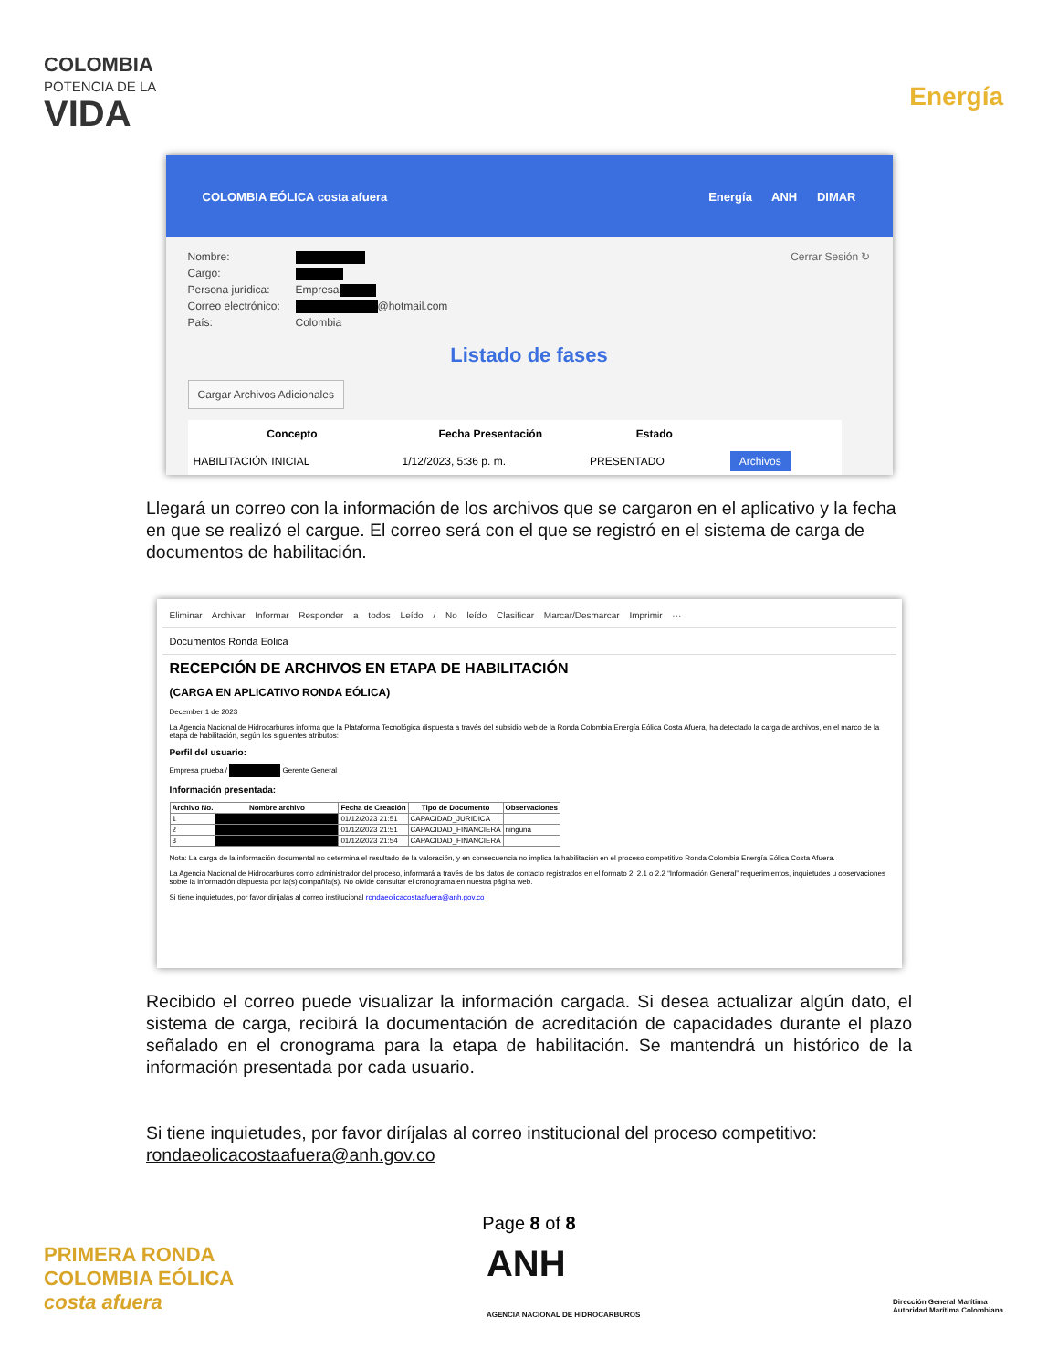COLOMBIA
POTENCIA DE LA
VIDA
Energía
COLOMBIA EÓLICA costa afuera Energía ANH DIMAR
Cerrar Sesión ↻ Nombre:
Cargo:
Persona jurídica: Empresa
Correo electrónico: @hotmail.com
País: Colombia
Listado de fases
Cargar Archivos Adicionales
| Concepto | Fecha Presentación | Estado | |
| --- | --- | --- | --- |
| HABILITACIÓN INICIAL | 1/12/2023, 5:36 p. m. | PRESENTADO | Archivos |
Llegará un correo con la información de los archivos que se cargaron en el aplicativo y la fecha en que se realizó el cargue. El correo será con el que se registró en el sistema de carga de documentos de habilitación.
Eliminar Archivar Informar Responder a todos Leído / No leído Clasificar Marcar/Desmarcar Imprimir ···
Documentos Ronda Eolica
RECEPCIÓN DE ARCHIVOS EN ETAPA DE HABILITACIÓN
(CARGA EN APLICATIVO RONDA EÓLICA)
December 1 de 2023
La Agencia Nacional de Hidrocarburos informa que la Plataforma Tecnológica dispuesta a través del subsidio web de la Ronda Colombia Energía Eólica Costa Afuera, ha detectado la carga de archivos, en el marco de la etapa de habilitación, según los siguientes atributos:
Perfil del usuario:
Empresa prueba / Gerente General
Información presentada:
| Archivo No. | Nombre archivo | Fecha de Creación | Tipo de Documento | Observaciones |
| --- | --- | --- | --- | --- |
| 1 | | 01/12/2023 21:51 | CAPACIDAD_JURIDICA | |
| 2 | | 01/12/2023 21:51 | CAPACIDAD_FINANCIERA | ninguna |
| 3 | | 01/12/2023 21:54 | CAPACIDAD_FINANCIERA | |
Nota: La carga de la información documental no determina el resultado de la valoración, y en consecuencia no implica la habilitación en el proceso competitivo Ronda Colombia Energía Eólica Costa Afuera.
La Agencia Nacional de Hidrocarburos como administrador del proceso, informará a través de los datos de contacto registrados en el formato 2; 2.1 o 2.2 “Información General” requerimientos, inquietudes u observaciones sobre la información dispuesta por la(s) compañía(s). No olvide consultar el cronograma en nuestra página web.
Si tiene inquietudes, por favor diríjalas al correo institucional rondaeolicacostaafuera@anh.gov.co
Recibido el correo puede visualizar la información cargada. Si desea actualizar algún dato, el sistema de carga, recibirá la documentación de acreditación de capacidades durante el plazo señalado en el cronograma para la etapa de habilitación. Se mantendrá un histórico de la información presentada por cada usuario.
Si tiene inquietudes, por favor diríjalas al correo institucional del proceso competitivo: rondaeolicacostaafuera@anh.gov.co
Page 8 of 8
PRIMERA RONDA
COLOMBIA EÓLICA
costa afuera ANH
AGENCIA NACIONAL DE HIDROCARBUROS Dirección General Marítima
Autoridad Marítima Colombiana